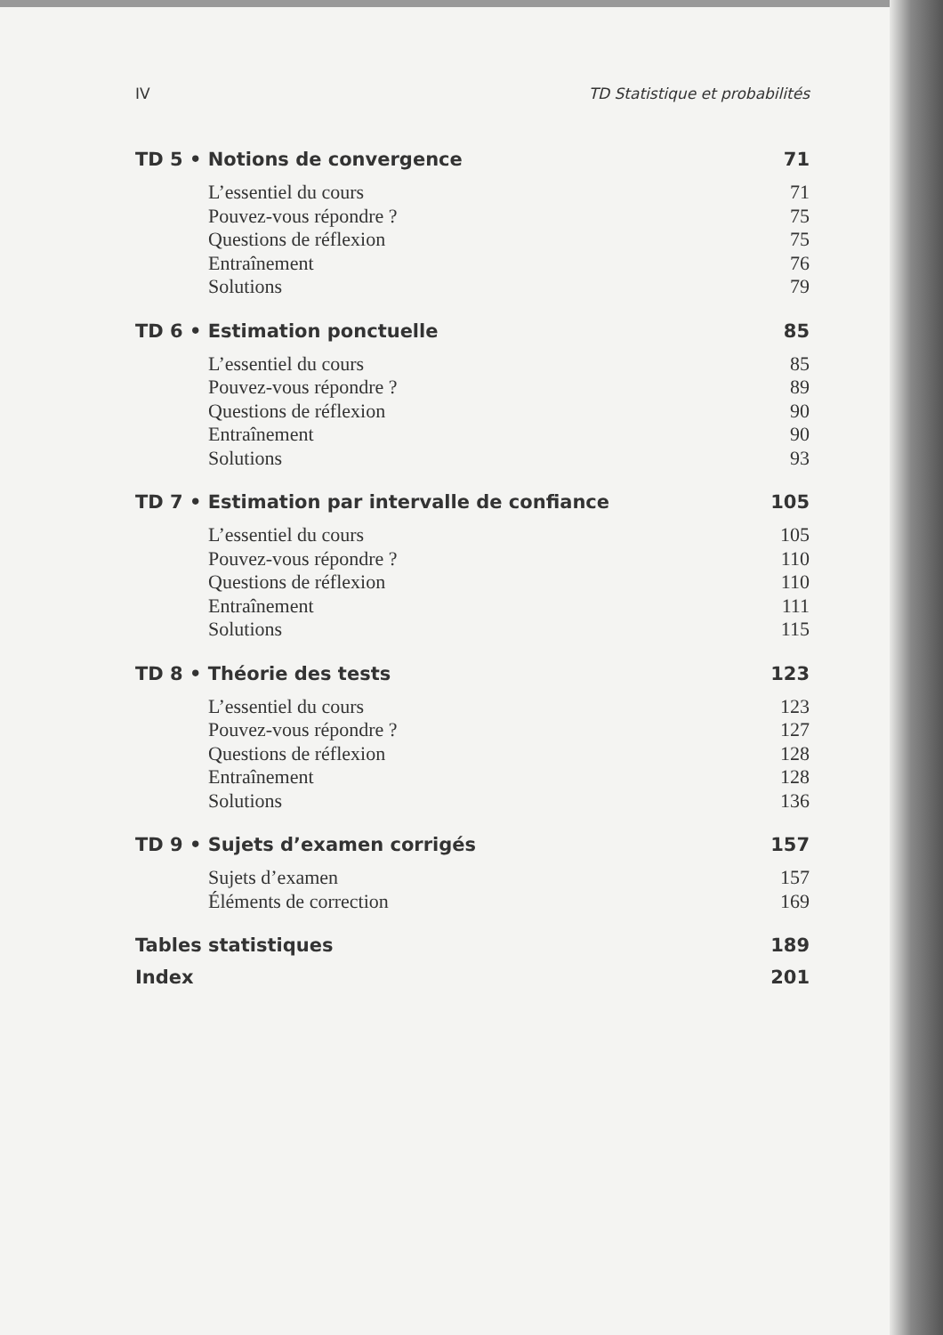IV TD Statistique et probabilités
TD 5 • Notions de convergence 71
L’essentiel du cours 71
Pouvez-vous répondre ? 75
Questions de réflexion 75
Entraînement 76
Solutions 79
TD 6 • Estimation ponctuelle 85
L’essentiel du cours 85
Pouvez-vous répondre ? 89
Questions de réflexion 90
Entraînement 90
Solutions 93
TD 7 • Estimation par intervalle de confiance 105
L’essentiel du cours 105
Pouvez-vous répondre ? 110
Questions de réflexion 110
Entraînement 111
Solutions 115
TD 8 • Théorie des tests 123
L’essentiel du cours 123
Pouvez-vous répondre ? 127
Questions de réflexion 128
Entraînement 128
Solutions 136
TD 9 • Sujets d’examen corrigés 157
Sujets d’examen 157
Éléments de correction 169
Tables statistiques 189
Index 201